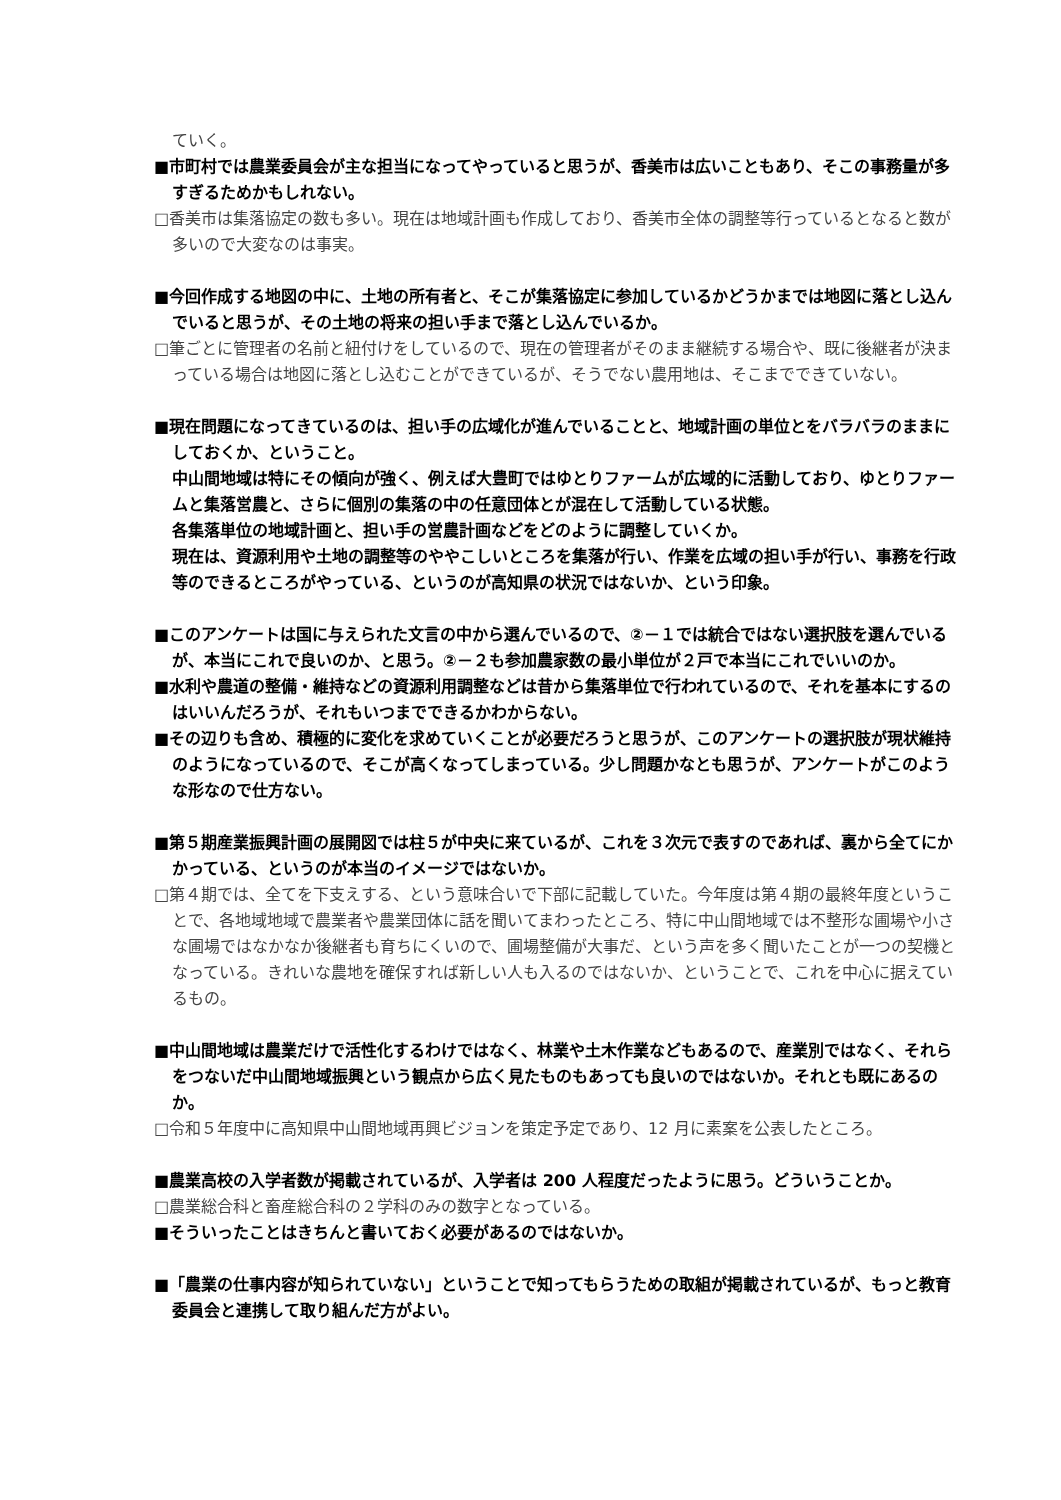ていく。
■市町村では農業委員会が主な担当になってやっていると思うが、香美市は広いこともあり、そこの事務量が多すぎるためかもしれない。
□香美市は集落協定の数も多い。現在は地域計画も作成しており、香美市全体の調整等行っているとなると数が多いので大変なのは事実。
■今回作成する地図の中に、土地の所有者と、そこが集落協定に参加しているかどうかまでは地図に落とし込んでいると思うが、その土地の将来の担い手まで落とし込んでいるか。
□筆ごとに管理者の名前と紐付けをしているので、現在の管理者がそのまま継続する場合や、既に後継者が決まっている場合は地図に落とし込むことができているが、そうでない農用地は、そこまでできていない。
■現在問題になってきているのは、担い手の広域化が進んでいることと、地域計画の単位とをバラバラのままにしておくか、ということ。
中山間地域は特にその傾向が強く、例えば大豊町ではゆとりファームが広域的に活動しており、ゆとりファームと集落営農と、さらに個別の集落の中の任意団体とが混在して活動している状態。
各集落単位の地域計画と、担い手の営農計画などをどのように調整していくか。
現在は、資源利用や土地の調整等のややこしいところを集落が行い、作業を広域の担い手が行い、事務を行政等のできるところがやっている、というのが高知県の状況ではないか、という印象。
■このアンケートは国に与えられた文言の中から選んでいるので、②－１では統合ではない選択肢を選んでいるが、本当にこれで良いのか、と思う。②－２も参加農家数の最小単位が２戸で本当にこれでいいのか。
■水利や農道の整備・維持などの資源利用調整などは昔から集落単位で行われているので、それを基本にするのはいいんだろうが、それもいつまでできるかわからない。
■その辺りも含め、積極的に変化を求めていくことが必要だろうと思うが、このアンケートの選択肢が現状維持のようになっているので、そこが高くなってしまっている。少し問題かなとも思うが、アンケートがこのような形なので仕方ない。
■第５期産業振興計画の展開図では柱５が中央に来ているが、これを３次元で表すのであれば、裏から全てにかかっている、というのが本当のイメージではないか。
□第４期では、全てを下支えする、という意味合いで下部に記載していた。今年度は第４期の最終年度ということで、各地域地域で農業者や農業団体に話を聞いてまわったところ、特に中山間地域では不整形な圃場や小さな圃場ではなかなか後継者も育ちにくいので、圃場整備が大事だ、という声を多く聞いたことが一つの契機となっている。きれいな農地を確保すれば新しい人も入るのではないか、ということで、これを中心に据えているもの。
■中山間地域は農業だけで活性化するわけではなく、林業や土木作業などもあるので、産業別ではなく、それらをつないだ中山間地域振興という観点から広く見たものもあっても良いのではないか。それとも既にあるのか。
□令和５年度中に高知県中山間地域再興ビジョンを策定予定であり、12 月に素案を公表したところ。
■農業高校の入学者数が掲載されているが、入学者は 200 人程度だったように思う。どういうことか。
□農業総合科と畜産総合科の２学科のみの数字となっている。
■そういったことはきちんと書いておく必要があるのではないか。
■「農業の仕事内容が知られていない」ということで知ってもらうための取組が掲載されているが、もっと教育委員会と連携して取り組んだ方がよい。